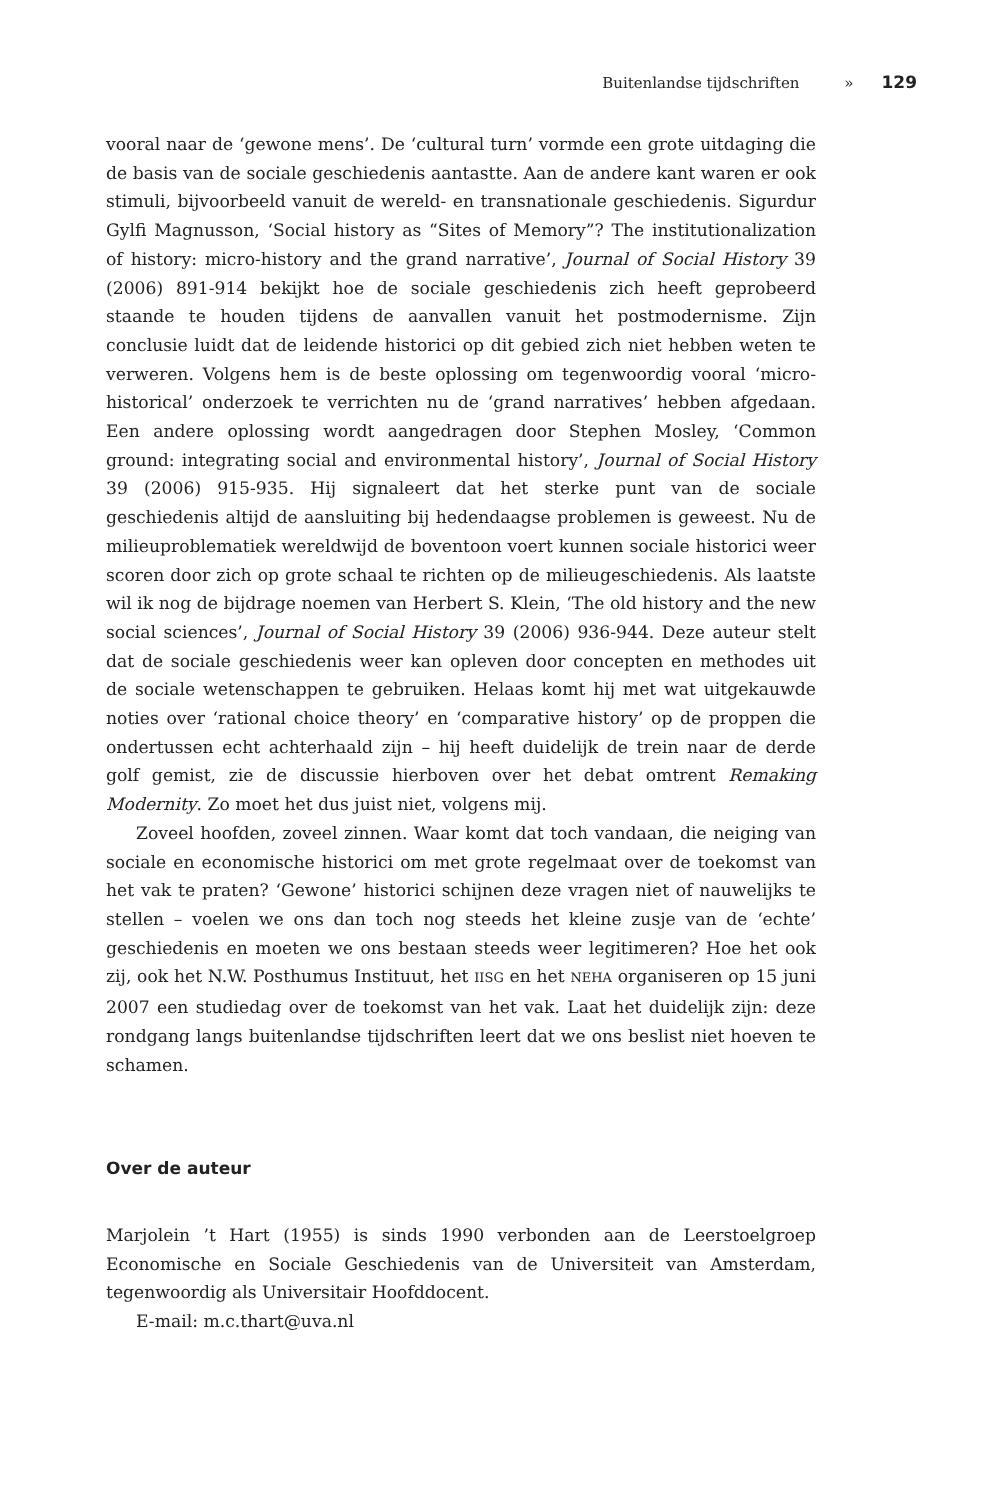Buitenlandse tijdschriften » 129
vooral naar de ‘gewone mens’. De ‘cultural turn’ vormde een grote uitdaging die de basis van de sociale geschiedenis aantastte. Aan de andere kant waren er ook stimuli, bijvoorbeeld vanuit de wereld- en transnationale geschiedenis. Sigurdur Gylfi Magnusson, ‘Social history as “Sites of Memory”? The institutionalization of history: micro-history and the grand narrative’, Journal of Social History 39 (2006) 891-914 bekijkt hoe de sociale geschiedenis zich heeft geprobeerd staande te houden tijdens de aanvallen vanuit het postmodernisme. Zijn conclusie luidt dat de leidende historici op dit gebied zich niet hebben weten te verweren. Volgens hem is de beste oplossing om tegenwoordig vooral ‘micro-historical’ onderzoek te verrichten nu de ‘grand narratives’ hebben afgedaan. Een andere oplossing wordt aangedragen door Stephen Mosley, ‘Common ground: integrating social and environmental history’, Journal of Social History 39 (2006) 915-935. Hij signaleert dat het sterke punt van de sociale geschiedenis altijd de aansluiting bij hedendaagse problemen is geweest. Nu de milieuproblematiek wereldwijd de boventoon voert kunnen sociale historici weer scoren door zich op grote schaal te richten op de milieugeschiedenis. Als laatste wil ik nog de bijdrage noemen van Herbert S. Klein, ‘The old history and the new social sciences’, Journal of Social History 39 (2006) 936-944. Deze auteur stelt dat de sociale geschiedenis weer kan opleven door concepten en methodes uit de sociale wetenschappen te gebruiken. Helaas komt hij met wat uitgekauwde noties over ‘rational choice theory’ en ‘comparative history’ op de proppen die ondertussen echt achterhaald zijn – hij heeft duidelijk de trein naar de derde golf gemist, zie de discussie hierboven over het debat omtrent Remaking Modernity. Zo moet het dus juist niet, volgens mij.
Zoveel hoofden, zoveel zinnen. Waar komt dat toch vandaan, die neiging van sociale en economische historici om met grote regelmaat over de toekomst van het vak te praten? ‘Gewone’ historici schijnen deze vragen niet of nauwelijks te stellen – voelen we ons dan toch nog steeds het kleine zusje van de ‘echte’ geschiedenis en moeten we ons bestaan steeds weer legitimeren? Hoe het ook zij, ook het N.W. Posthumus Instituut, het IISG en het NEHA organiseren op 15 juni 2007 een studiedag over de toekomst van het vak. Laat het duidelijk zijn: deze rondgang langs buitenlandse tijdschriften leert dat we ons beslist niet hoeven te schamen.
Over de auteur
Marjolein ’t Hart (1955) is sinds 1990 verbonden aan de Leerstoelgroep Economische en Sociale Geschiedenis van de Universiteit van Amsterdam, tegenwoordig als Universitair Hoofddocent.
E-mail: m.c.thart@uva.nl